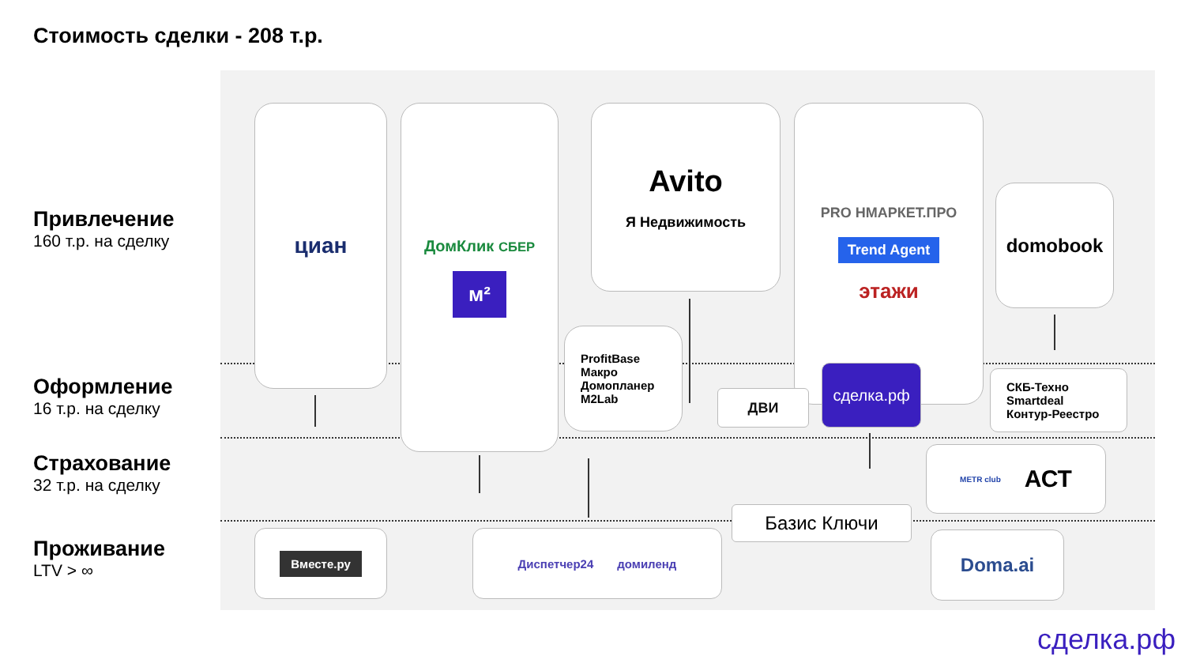Стоимость сделки - 208 т.р.
Привлечение
160 т.р. на сделку
Оформление
16 т.р. на сделку
Страхование
32 т.р. на сделку
Проживание
LTV > ∞
циан ДомКлик СБЕР
м²
Avito
Я Недвижимость
PRO НМАРКЕТ.ПРО
Trend Agent
этажи
domobook
ProfitBase
Макро
Домопланер
M2Lab
ДВИ
сделка.рф
СКБ-Техно
Smartdeal
Контур-Реестро
METR club АСТ
Базис Ключи
Вместе.ру Диспетчер24 домиленд Doma.ai
сделка.рф